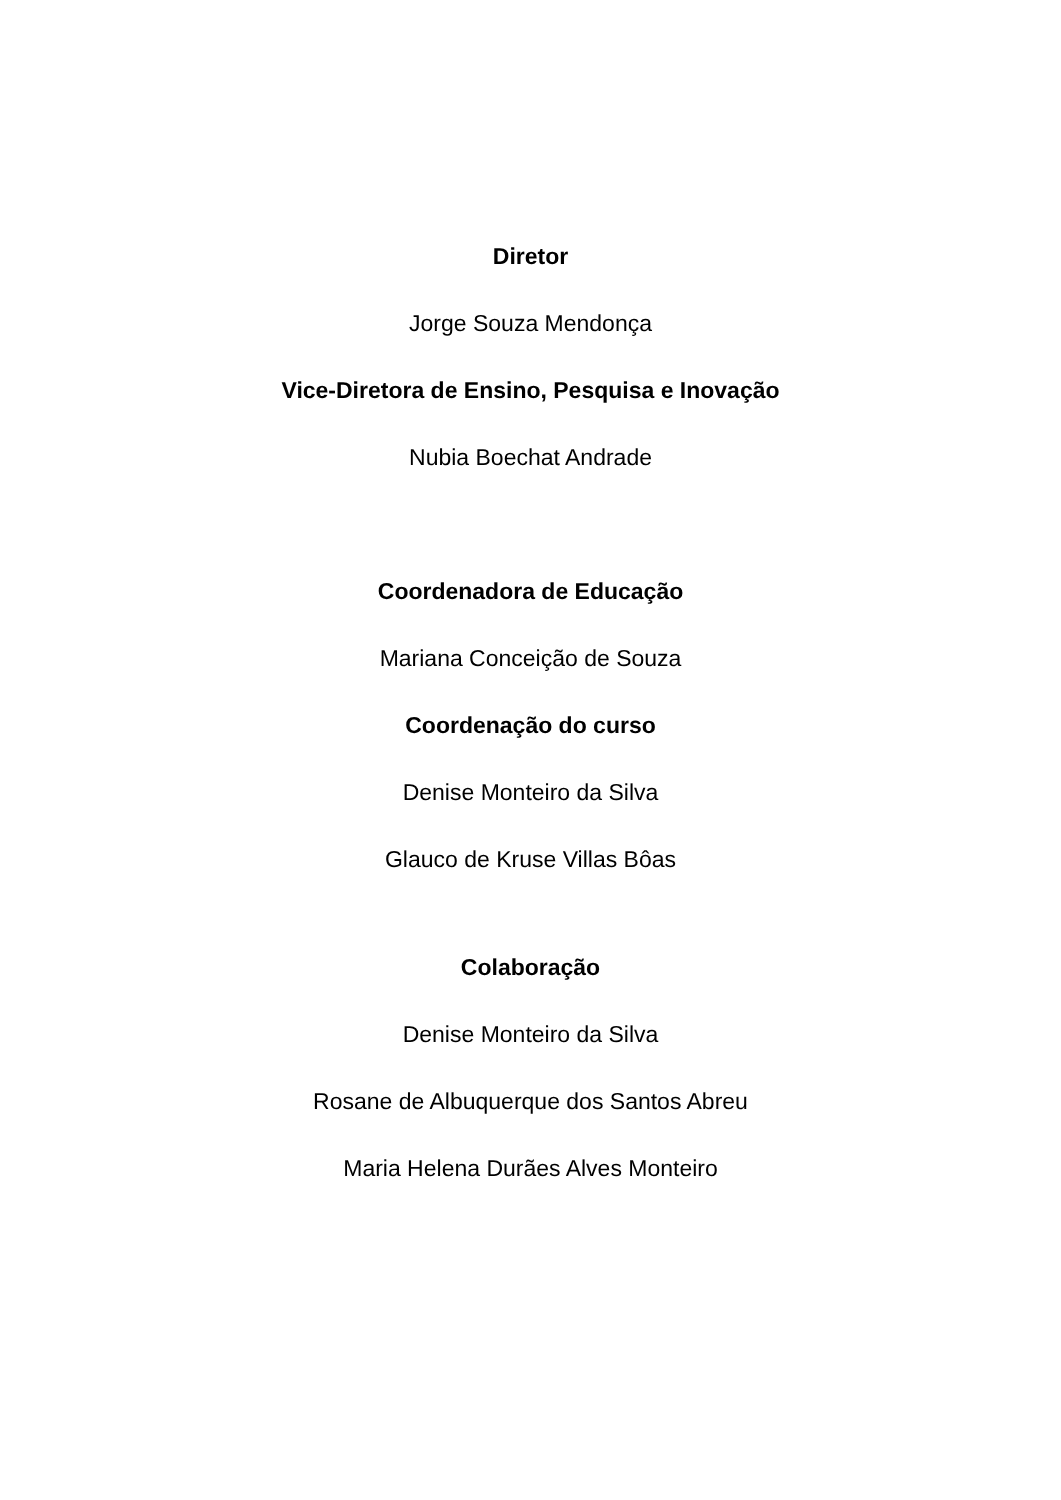Diretor
Jorge Souza Mendonça
Vice-Diretora de Ensino, Pesquisa e Inovação
Nubia Boechat Andrade
Coordenadora de Educação
Mariana Conceição de Souza
Coordenação do curso
Denise Monteiro da Silva
Glauco de Kruse Villas Bôas
Colaboração
Denise Monteiro da Silva
Rosane de Albuquerque dos Santos Abreu
Maria Helena Durães Alves Monteiro